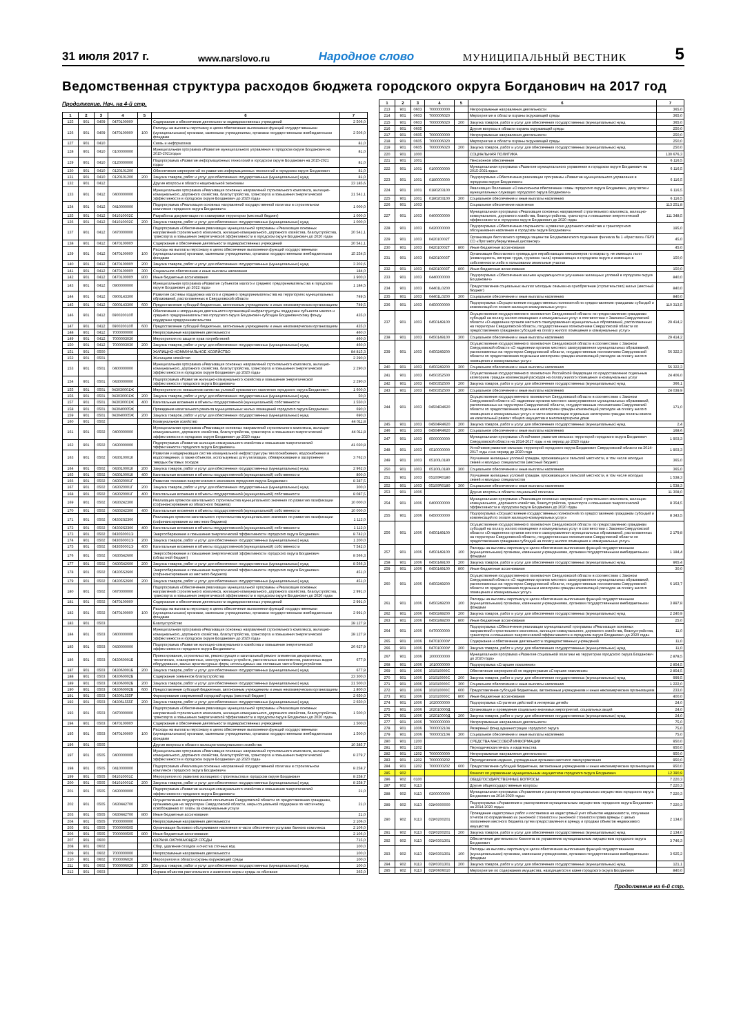31 июля 2017 г. www.narslovo.ru Народное слово МУНИЦИПАЛЬНЫЙ ВЕСТНИК 5
Ведомственная структура расходов бюджета городского округа Богданович на 2017 год
Продолжение. Нач. на 4-й стр.
| 1 | 2 | 3 | 4 | 5 | 6 | 7 |
| --- | --- | --- | --- | --- | --- | --- |
| 125 | 901 | 0409 | 047010000У | | Содержание и обеспечение деятельности подведомственных учреждений | 2 506,0 |
| 126 | 901 | 0409 | 047010000У | 100 | Расходы на выплаты персоналу в целях обеспечения выполнения функций государственными (муниципальными) органами, казенными учреждениями, органами государственными внебюджетными фондами | 2 506,0 |
| 127 | 901 | 0410 | | | Связь и информатика | 81,0 |
| 128 | 901 | 0410 | 0100000000 | | Муниципальная программа «Развитие муниципального управления в городском округе Богданович на 2015-2021годы» | 81,0 |
| 129 | 901 | 0410 | 0120000000 | | Подпрограмма «Развитие информационных технологий в городском округе Богданович на 2015-2021 годы» | 81,0 |
| 130 | 901 | 0410 | 0120101200 | | Обеспечение мероприятий по развитию информационных технологий в городском округе Богданович | 81,0 |
| 131 | 901 | 0410 | 0120101200 | 200 | Закупка товаров, работ и услуг для обеспечения государственных (муниципальных) нужд | 81,0 |
| 132 | 901 | 0412 | | | Другие вопросы в области национальной экономики | 23 185,6 |
| 133 | 901 | 0412 | 0400000000 | | Муниципальная программа «Реализация основных направлений строительного комплекса, жилищно-коммунального, дорожного хозяйства, благоустройства, транспорта и повышения энергетической эффективности в городском округе Богданович до 2020 года» | 21 541,1 |
| 134 | 901 | 0412 | 0410000000 | | Подпрограмма «Реализация основных направлений государственной политики в строительном комплексе городского округа Богданович» | 1 000,0 |
| 135 | 901 | 0412 | 041010002С | | Разработка документации по планировке территории (местный бюджет) | 1 000,0 |
| 136 | 901 | 0412 | 041010002С | 200 | Закупка товаров, работ и услуг для обеспечения государственных (муниципальных) нужд | 1 000,0 |
| 137 | 901 | 0412 | 0470000000 | | Подпрограмма «Обеспечение реализации муниципальной программы «Реализация основных направлений строительного комплекса, жилищно-коммунального, дорожного хозяйства, благоустройства, транспорта и повышения энергетической эффективности в городском округе Богданович до 2020 года» | 20 541,1 |
| 138 | 901 | 0412 | 047010000У | | Содержание и обеспечение деятельности подведомственных учреждений | 20 541,1 |
| 139 | 901 | 0412 | 047010000У | 100 | Расходы на выплаты персоналу в целях обеспечения выполнения функций государственными (муниципальными) органами, казенными учреждениями, органами государственными внебюджетными фондами | 15 254,5 |
| 140 | 901 | 0412 | 047010000У | 200 | Закупка товаров, работ и услуг для обеспечения государственных (муниципальных) нужд | 3 202,6 |
| 141 | 901 | 0412 | 047010000У | 300 | Социальное обеспечение и иные выплаты населению | 184,0 |
| 142 | 901 | 0412 | 047010000У | 800 | Иные бюджетные ассигнования | 1 900,0 |
| 143 | 901 | 0412 | 0900000000 | | Муниципальная программа «Развитие субъектов малого и среднего предпринимательства в городском округе Богданович до 2022 года» | 1 184,5 |
| 144 | 901 | 0412 | 0900143300 | | Развитие системы поддержки малого и среднего предпринимательства на территориях муниципальных образований, расположенных в Свердловской области | 749,5 |
| 145 | 901 | 0412 | 0900143300 | 600 | Предоставление субсидий бюджетным, автономным учреждениям и иным некоммерческим организациям | 749,5 |
| 146 | 901 | 0412 | 090020010П | | Обеспечение и координация деятельности организаций инфраструктуры поддержки субъектов малого и среднего предпринимательства городского округа Богданович-субсидии Богдановичскому фонду поддержки предпринимательства | 435,0 |
| 147 | 901 | 0412 | 090020010П | 600 | Предоставление субсидий бюджетным, автономным учреждениям и иным некоммерческим организациям | 435,0 |
| 148 | 901 | 0412 | 7000000000 | | Непрограммные направления деятельности | 460,0 |
| 149 | 901 | 0412 | 7000003030 | | Мероприятия по защите прав потребителей | 460,0 |
| 150 | 901 | 0412 | 7000003030 | 200 | Закупка товаров, работ и услуг для обеспечения государственных (муниципальных) нужд | 460,0 |
| 151 | 901 | 0500 | | | ЖИЛИЩНО-КОММУНАЛЬНОЕ ХОЗЯЙСТВО | 84 815,3 |
| 152 | 901 | 0501 | | | Жилищное хозяйство | 2 290,0 |
| 153 | 901 | 0501 | 0400000000 | | Муниципальная программа «Реализация основных направлений строительного комплекса, жилищно-коммунального, дорожного хозяйства, благоустройства, транспорта и повышения энергетической эффективности в городском округе Богданович до 2020 года» | 2 290,0 |
| 154 | 901 | 0501 | 0430000000 | | Подпрограмма «Развитие жилищно-коммунального хозяйства и повышение энергетической эффективности городского округа Богданович» | 2 290,0 |
| 155 | 901 | 0501 | 043030001Ж | | Мероприятия по повышению качества условий проживания населения городского округа Богданович | 1 600,0 |
| 156 | 901 | 0501 | 043030001Ж | 200 | Закупка товаров, работ и услуг для обеспечения государственных (муниципальных) нужд | 50,0 |
| 157 | 901 | 0501 | 043030001Ж | 400 | Капитальные вложения в объекты государственной (муниципальной) собственности | 1 550,0 |
| 158 | 901 | 0501 | 043040005Ж | | Проведение капитального ремонта муниципальных жилых помещений городского округа Богданович | 690,0 |
| 159 | 901 | 0501 | 043040005Ж | 200 | Закупка товаров, работ и услуг для обеспечения государственных (муниципальных) нужд | 690,0 |
| 160 | 901 | 0502 | | | Коммунальное хозяйство | 44 011,8 |
| 161 | 901 | 0502 | 0400000000 | | Муниципальная программа «Реализация основных направлений строительного комплекса, жилищно-коммунального, дорожного хозяйства, благоустройства, транспорта и повышения энергетической эффективности в городском округе Богданович до 2020 года» | 44 011,8 |
| 162 | 901 | 0502 | 0430000000 | | Подпрограмма «Развитие жилищно-коммунального хозяйства и повышение энергетической эффективности городского округа Богданович» | 41 020,8 |
| 163 | 901 | 0502 | 043010001К | | Развитие и модернизация систем коммунальной инфраструктуры теплоснабжения, водоснабжения и водоотведения, а также объектов, используемых для утилизации, обезвреживания и захоронения твердых бытовых отходов | 3 762,0 |
| 164 | 901 | 0502 | 043010001К | 200 | Закупка товаров, работ и услуг для обеспечения государственных (муниципальных) нужд | 2 962,0 |
| 165 | 901 | 0502 | 043010001К | 400 | Капитальные вложения в объекты государственной (муниципальной) собственности | 800,0 |
| 166 | 901 | 0502 | 043020001Г | | Развитие топливно-энергетического комплекса городского округа Богданович | 8 387,5 |
| 167 | 901 | 0502 | 043020001Г | 200 | Закупка товаров, работ и услуг для обеспечения государственных (муниципальных) нужд | 300,0 |
| 168 | 901 | 0502 | 043020001Г | 400 | Капитальные вложения в объекты государственной (муниципальной) собственности | 8 087,5 |
| 169 | 901 | 0502 | 0430242300 | | Реализация проектов капитального строительства муниципального значения по развитию газификации (софинансирование из областного бюджета) | 10 000,0 |
| 170 | 901 | 0502 | 0430242300 | 400 | Капитальные вложения в объекты государственной (муниципальной) собственности | 10 000,0 |
| 171 | 901 | 0502 | 04302S2300 | | Реализация проектов капитального строительства муниципального значения по развитию газификации (софинансирование из местного бюджета) | 1 112,0 |
| 172 | 901 | 0502 | 04302S2300 | 400 | Капитальные вложения в объекты государственной (муниципальной) собственности | 1 112,0 |
| 173 | 901 | 0502 | 043050001Э | | Энергосбережение и повышение энергетической эффективности городского округа Богданович | 8 742,0 |
| 174 | 901 | 0502 | 043050001Э | 200 | Закупка товаров, работ и услуг для обеспечения государственных (муниципальных) нужд | 1 200,0 |
| 175 | 901 | 0502 | 043050001Э | 400 | Капитальные вложения в объекты государственной (муниципальной) собственности | 7 542,0 |
| 176 | 901 | 0502 | 0430542600 | | Энергосбережение и повышение энергетической эффективности городского округа Богданович (областной бюджет) | 8 566,3 |
| 177 | 901 | 0502 | 0430542600 | 200 | Закупка товаров, работ и услуг для обеспечения государственных (муниципальных) нужд | 8 566,3 |
| 178 | 901 | 0502 | 04305S2600 | | Энергосбережение и повышение энергетической эффективности городского округа Богданович (софинансирование из местного бюджета) | 451,0 |
| 179 | 901 | 0502 | 04305S2600 | 200 | Закупка товаров, работ и услуг для обеспечения государственных (муниципальных) нужд | 451,0 |
| 180 | 901 | 0502 | 0470000000 | | Подпрограмма «Обеспечение реализации муниципальной программы «Реализация основных направлений строительного комплекса, жилищно-коммунального, дорожного хозяйства, благоустройства, транспорта и повышения энергетической эффективности в городском округе Богданович до 2020 года» | 2 991,0 |
| 181 | 901 | 0502 | 047010000У | | Содержание и обеспечение деятельности подведомственных учреждений | 2 991,0 |
| 182 | 901 | 0502 | 047010000У | 100 | Расходы на выплаты персоналу в целях обеспечения выполнения функций государственными (муниципальными) органами, казенными учреждениями, органами государственными внебюджетными фондами | 2 991,0 |
| 183 | 901 | 0503 | | | Благоустройство | 28 127,9 |
| 184 | 901 | 0503 | 0400000000 | | Муниципальная программа «Реализация основных направлений строительного комплекса, жилищно-коммунального, дорожного хозяйства, благоустройства, транспорта и повышения энергетической эффективности в городском округе Богданович до 2020 года» | 28 127,9 |
| 185 | 901 | 0503 | 0430000000 | | Подпрограмма «Развитие жилищно-коммунального хозяйства и повышение энергетической эффективности городского округа Богданович» | 26 627,9 |
| 186 | 901 | 0503 | 043060001Б | | Проектирование, строительство, реконструкция и капитальный ремонт элементов декоративных, технических, планировочных, конструктивных устройств, растительных компонентов, различных видов оборудования, малых архитектурных форм, используемых как составные части благоустройства | 677,9 |
| 187 | 901 | 0503 | 043060001Б | 200 | Закупка товаров, работ и услуг для обеспечения государственных (муниципальных) нужд | 677,9 |
| 188 | 901 | 0503 | 043060002Б | | Содержание элементов благоустройства | 23 300,0 |
| 189 | 901 | 0503 | 043060002Б | 200 | Закупка товаров, работ и услуг для обеспечения государственных (муниципальных) нужд | 21 500,0 |
| 190 | 901 | 0503 | 043060002Б | 600 | Предоставление субсидий бюджетным, автономным учреждениям и иным некоммерческим организациям | 1 800,0 |
| 191 | 901 | 0503 | 04306L555F | | Формирование современной городской среды (местный бюджет) | 2 650,0 |
| 192 | 901 | 0503 | 04306L555F | 200 | Закупка товаров, работ и услуг для обеспечения государственных (муниципальных) нужд | 2 650,0 |
| 193 | 901 | 0503 | 0470000000 | | Подпрограмма «Обеспечение реализации муниципальной программы «Реализация основных направлений строительного комплекса, жилищно-коммунального, дорожного хозяйства, благоустройства, транспорта и повышения энергетической эффективности в городском округе Богданович до 2020 года» | 1 500,0 |
| 194 | 901 | 0503 | 047010000У | | Содержание и обеспечение деятельности подведомственных учреждений | 1 500,0 |
| 195 | 901 | 0503 | 047010000У | 100 | Расходы на выплаты персоналу в целях обеспечения выполнения функций государственными (муниципальными) органами, казенными учреждениями, органами государственными внебюджетными фондами | 1 500,0 |
| 196 | 901 | 0505 | | | Другие вопросы в области жилищно-коммунального хозяйства | 10 385,7 |
| 197 | 901 | 0505 | 0400000000 | | Муниципальная программа «Реализация основных направлений строительного комплекса, жилищно-коммунального, дорожного хозяйства, благоустройства, транспорта и повышения энергетической эффективности в городском округе Богданович до 2020 года» | 8 279,7 |
| 198 | 901 | 0505 | 0410000000 | | Подпрограмма «Реализация основных направлений государственной политики в строительном комплексе городского округа Богданович» | 8 258,7 |
| 199 | 901 | 0505 | 041010001С | | Мероприятия по развитию жилищного строительства в городском округе Богданович | 8 258,7 |
| 200 | 901 | 0505 | 041010001С | 200 | Закупка товаров, работ и услуг для обеспечения государственных (муниципальных) нужд | 8 258,7 |
| 201 | 901 | 0505 | 0430000000 | | Подпрограмма «Развитие жилищно-коммунального хозяйства и повышение энергетической эффективности городского округа Богданович» | 21,0 |
| 202 | 901 | 0505 | 0430442700 | | Осуществление государственного полномочия Свердловской области по предоставлению гражданам, проживающим на территории Свердловской области, меры социальной поддержки по частичному освобождению от платы за коммунальные услуги | 21,0 |
| 203 | 901 | 0505 | 0430442700 | 800 | Иные бюджетные ассигнования | 21,0 |
| 204 | 901 | 0505 | 7000000000 | | Непрограммные направления деятельности | 2 106,0 |
| 205 | 901 | 0505 | 7000000505 | | Организация бытового обслуживания населения в части обеспечения услугами банного комплекса | 2 106,0 |
| 206 | 901 | 0505 | 7000000505 | 800 | Иные бюджетные ассигнования | 2 106,0 |
| 207 | 901 | 0600 | | | ОХРАНА ОКРУЖАЮЩЕЙ СРЕДЫ | 715,0 |
| 208 | 901 | 0602 | | | Сбор, удаление отходов и очистка сточных вод | 100,0 |
| 209 | 901 | 0602 | 7000000000 | | Непрограммные направления деятельности | 100,0 |
| 210 | 901 | 0602 | 7000006020 | | Мероприятия в области охраны окружающей среды | 100,0 |
| 211 | 901 | 0602 | 7000006020 | 200 | Закупка товаров, работ и услуг для обеспечения государственных (муниципальных) нужд | 100,0 |
| 212 | 901 | 0603 | | | Охрана объектов растительного и животного мира и среды их обитания | 365,0 |
| 1 | 2 | 3 | 4 | 5 | 6 | 7 |
| --- | --- | --- | --- | --- | --- | --- |
| 213 | 901 | 0603 | 7000000000 | | Непрограммные направления деятельности | 365,0 |
| 214 | 901 | 0603 | 7000006020 | | Мероприятия в области охраны окружающей среды | 365,0 |
| 215 | 901 | 0603 | 7000006020 | 200 | Закупка товаров, работ и услуг для обеспечения государственных (муниципальных) нужд | 365,0 |
| 216 | 901 | 0605 | | | Другие вопросы в области охраны окружающей среды | 250,0 |
| 217 | 901 | 0605 | 7000000000 | | Непрограммные направления деятельности | 250,0 |
| 218 | 901 | 0605 | 7000006020 | | Мероприятия в области охраны окружающей среды | 250,0 |
| 219 | 901 | 0605 | 7000006020 | 200 | Закупка товаров, работ и услуг для обеспечения государственных (муниципальных) нужд | 250,0 |
| 220 | 901 | 1000 | | | СОЦИАЛЬНАЯ ПОЛИТИКА | 130 676,3 |
| 221 | 901 | 1001 | | | Пенсионное обеспечение | 6 116,5 |
| 222 | 901 | 1001 | 0100000000 | | Муниципальная программа «Развитие муниципального управления в городском округе Богданович на 2015-2021годы» | 6 116,5 |
| 223 | 901 | 1001 | 0180000000 | | Подпрограмма «Обеспечение реализации программы «Развитие муниципального управления в городском округе Богданович» | 6 116,5 |
| 224 | 901 | 1001 | 0180203100 | | Реализация Положения «О пенсионном обеспечении главы городского округа Богданович, депутатов и муниципальных служащих городского округа Богданович» | 6 116,5 |
| 225 | 901 | 1001 | 0180203100 | 300 | Социальное обеспечение и иные выплаты населению | 6 116,5 |
| 226 | 901 | 1003 | | | Социальное обеспечение населения | 113 251,8 |
| 227 | 901 | 1003 | 0400000000 | | Муниципальная программа «Реализация основных направлений строительного комплекса, жилищно-коммунального, дорожного хозяйства, благоустройства, транспорта и повышения энергетической эффективности в городском округе Богданович до 2020 года» | 111 348,5 |
| 228 | 901 | 1003 | 0420000000 | | Подпрограмма «Обеспечение сохранности и развития дорожного хозяйства и транспортного обслуживания населения в городском округе Богданович» | 195,0 |
| 229 | 901 | 1003 | 042010002Т | | Организация бесплатного проезда пациентов Богдановичского отделения филиала № 1 «Кристалл» ГБУЗ СО «Противотуберкулезный диспансер» | 45,0 |
| 230 | 901 | 1003 | 042010002Т | 800 | Иные бюджетные ассигнования | 45,0 |
| 231 | 901 | 1003 | 042010003Т | | Организация бесплатного проезда для неработающих пенсионеров по возрасту, не имеющих льгот (инвалидность, ветеран труда, труженик тыла) проживающих в городском округе и имеющих в собственности либо в пользовании земельные участки | 150,0 |
| 232 | 901 | 1003 | 042010003Т | 800 | Иные бюджетные ассигнования | 150,0 |
| 233 | 901 | 1003 | 0440000000 | | Подпрограмма «Обеспечение жильем нуждающихся в улучшении жилищных условий в городском округе Богданович» | 840,0 |
| 234 | 901 | 1003 | 04401L0200 | | Предоставление социальных выплат молодым семьям на приобретение (строительство) жилья (местный бюджет) | 840,0 |
| 235 | 901 | 1003 | 04401L0200 | 300 | Социальное обеспечение и иные выплаты населению | 840,0 |
| 236 | 901 | 1003 | 0450000000 | | Подпрограмма «Осуществление государственных полномочий по предоставлению гражданам субсидий и компенсаций по оплате жилищно-коммунальных услуг» | 110 313,5 |
| 237 | 901 | 1003 | 0450149100 | | Осуществление государственного полномочия Свердловской области по предоставлению гражданам субсидий на оплату жилого помещения и коммунальных услуг в соответствии с Законом Свердловской области «О наделении органов местного самоуправления муниципальных образований, расположенных на территории Свердловской области, государственным полномочием Свердловской области по предоставлению гражданам субсидий на оплату жилого помещения и коммунальных услуг» | 29 414,2 |
| 238 | 901 | 1003 | 0450149100 | 300 | Социальное обеспечение и иные выплаты населению | 29 414,2 |
| 239 | 901 | 1003 | 0450249200 | | Осуществление государственного полномочия Свердловской области в соответствии с Законом Свердловской области «О наделении органов местного самоуправления муниципальных образований, расположенных на территории Свердловской области, государственным полномочием Свердловской области по предоставлению отдельным категориям граждан компенсаций расходов на оплату жилого помещения и коммунальных услуг» | 56 322,3 |
| 240 | 901 | 1003 | 0450249200 | 300 | Социальное обеспечение и иные выплаты населению | 56 322,3 |
| 241 | 901 | 1003 | 0450352500 | | Осуществление государственного полномочия Российской Федерации по предоставлению отдельным категориям граждан компенсаций расходов на оплату жилого помещения и коммунальных услуг | 24 406,0 |
| 242 | 901 | 1003 | 0450352500 | 200 | Закупка товаров, работ и услуг для обеспечения государственных (муниципальных) нужд | 366,1 |
| 243 | 901 | 1003 | 0450352500 | 300 | Социальное обеспечение и иные выплаты населению | 24 039,9 |
| 244 | 901 | 1003 | 04504R4620 | | Осуществление государственного полномочия Свердловской области в соответствии с Законом Свердловской области «О наделении органов местного самоуправления муниципальных образований, расположенных на территории Свердловской области, государственным полномочием Свердловской области по предоставлению отдельным категориям граждан компенсаций расходов на оплату жилого помещения и коммунальных услуг» в части компенсации отдельным категориям граждан оплаты взноса на капитальный ремонт общего имущества в многоквартирном доме | 171,0 |
| 245 | 901 | 1003 | 04504R4620 | 200 | Закупка товаров, работ и услуг для обеспечения государственных (муниципальных) нужд | 2,4 |
| 246 | 901 | 1003 | 04504R4620 | 300 | Социальное обеспечение и иные выплаты населению | 168,6 |
| 247 | 901 | 1003 | 0500000000 | | Муниципальная программа «Устойчивое развитие сельских территорий городского округа Богданович Свердловской области на 2014-2017 годы и на период до 2020 года» | 1 903,3 |
| 248 | 901 | 1003 | 0510000000 | | Устойчивое развитие сельских территорий городского округа Богданович Свердловской области на 2014-2017 годы и на период до 2020 года | 1 903,3 |
| 249 | 901 | 1003 | 05100L0180 | | Улучшение жилищных условий граждан, проживающих в сельской местности, в том числе молодых семей и молодых специалистов (местный бюджет) | 365,0 |
| 250 | 901 | 1003 | 05100L0180 | 300 | Социальное обеспечение и иные выплаты населению | 365,0 |
| 251 | 901 | 1003 | 05100R0180 | | Улучшение жилищных условий граждан, проживающих в сельской местности, в том числе молодых семей и молодых специалистов | 1 538,3 |
| 252 | 901 | 1003 | 05100R0180 | 300 | Социальное обеспечение и иные выплаты населению | 1 538,3 |
| 253 | 901 | 1006 | | | Другие вопросы в области социальной политики | 11 308,0 |
| 254 | 901 | 1006 | 0400000000 | | Муниципальная программа «Реализация основных направлений строительного комплекса, жилищно-коммунального, дорожного хозяйства, благоустройства, транспорта и повышения энергетической эффективности в городском округе Богданович до 2020 года» | 8 354,5 |
| 255 | 901 | 1006 | 0450000000 | | Подпрограмма «Осуществление государственных полномочий по предоставлению гражданам субсидий и компенсаций по оплате жилищно-коммунальных услуг» | 8 343,5 |
| 256 | 901 | 1006 | 0450149100 | | Осуществление государственного полномочия Свердловской области по предоставлению гражданам субсидий на оплату жилого помещения и коммунальных услуг в соответствии с Законом Свердловской области «О наделении органов местного самоуправления муниципальных образований, расположенных на территории Свердловской области, государственным полномочием Свердловской области по предоставлению гражданам субсидий на оплату жилого помещения и коммунальных услуг» | 2 179,8 |
| 257 | 901 | 1006 | 0450149100 | 100 | Расходы на выплаты персоналу в целях обеспечения выполнения функций государственными (муниципальными) органами, казенными учреждениями, органами государственными внебюджетными фондами | 1 184,4 |
| 258 | 901 | 1006 | 0450149100 | 200 | Закупка товаров, работ и услуг для обеспечения государственных (муниципальных) нужд | 965,4 |
| 259 | 901 | 1006 | 0450149100 | 800 | Иные бюджетные ассигнования | 30,0 |
| 260 | 901 | 1006 | 0450249200 | | Осуществление государственного полномочия Свердловской области в соответствии с Законом Свердловской области «О наделении органов местного самоуправления муниципальных образований, расположенных на территории Свердловской области, государственным полномочием Свердловской области по предоставлению отдельным категориям граждан компенсаций расходов на оплату жилого помещения и коммунальных услуг» | 6 163,7 |
| 261 | 901 | 1006 | 0450249200 | 100 | Расходы на выплаты персоналу в целях обеспечения выполнения функций государственными (муниципальными) органами, казенными учреждениями, органами государственными внебюджетными фондами | 3 897,8 |
| 262 | 901 | 1006 | 0450249200 | 200 | Закупка товаров, работ и услуг для обеспечения государственных (муниципальных) нужд | 2 240,9 |
| 263 | 901 | 1006 | 0450249200 | 800 | Иные бюджетные ассигнования | 25,0 |
| 264 | 901 | 1006 | 0470000000 | | Подпрограмма «Обеспечение реализации муниципальной программы «Реализация основных направлений строительного комплекса, жилищно-коммунального, дорожного хозяйства, благоустройства, транспорта и повышения энергетической эффективности в городском округе Богданович до 2020 года» | 11,0 |
| 265 | 901 | 1006 | 047010000У | | Содержание и обеспечение деятельности подведомственных учреждений | 11,0 |
| 266 | 901 | 1006 | 047010000У | 200 | Закупка товаров, работ и услуг для обеспечения государственных (муниципальных) нужд | 11,0 |
| 267 | 901 | 1006 | 1000000000 | | Муниципальная программа «Развитие социальной политики на территории городского округа Богданович до 2020 года» | 2 878,5 |
| 268 | 901 | 1006 | 1010000000 | | Подпрограмма «Старшее поколение» | 2 854,5 |
| 269 | 901 | 1006 | 101010000С | | Обеспечение мероприятий по подпрограмме «Старшее поколение» | 2 854,5 |
| 270 | 901 | 1006 | 101010000С | 200 | Закупка товаров, работ и услуг для обеспечения государственных (муниципальных) нужд | 999,5 |
| 271 | 901 | 1006 | 101010000С | 300 | Социальное обеспечение и иные выплаты населению | 1 222,0 |
| 272 | 901 | 1006 | 101010000С | 600 | Предоставление субсидий бюджетным, автономным учреждениям и иным некоммерческим организациям | 233,0 |
| 273 | 901 | 1006 | 101010000С | 800 | Иные бюджетные ассигнования | 400,0 |
| 274 | 901 | 1006 | 1020000000 | | Подпрограмма «Стратегия действий в интересах детей» | 24,0 |
| 275 | 901 | 1006 | 102010000Д | | Организация и проведение социально-значимых мероприятий, социальных акций | 24,0 |
| 276 | 901 | 1006 | 102010000Д | 200 | Закупка товаров, работ и услуг для обеспечения государственных (муниципальных) нужд | 24,0 |
| 277 | 901 | 1006 | 7000000000 | | Непрограммные направления деятельности | 75,0 |
| 278 | 901 | 1006 | 7000002104 | | Резервный фонд администрации городского округа | 75,0 |
| 279 | 901 | 1006 | 7000002104 | 300 | Социальное обеспечение и иные выплаты населению | 75,0 |
| 280 | 901 | 1200 | | | СРЕДСТВА МАССОВОЙ ИНФОРМАЦИИ | 950,0 |
| 281 | 901 | 1202 | | | Периодическая печать и издательства | 950,0 |
| 282 | 901 | 1202 | 7000000000 | | Непрограммные направления деятельности | 950,0 |
| 283 | 901 | 1202 | 7000000202 | | Периодические издания, учрежденные органами местного самоуправления | 950,0 |
| 284 | 901 | 1202 | 7000000202 | 600 | Предоставление субсидий бюджетным, автономным учреждениям и иным некоммерческим организациям | 950,0 |
| 285 | 902 | | | | Комитет по управлению муниципальным имуществом городского округа Богданович | 12 390,9 |
| 286 | 902 | 0100 | | | ОБЩЕГОСУДАРСТВЕННЫЕ ВОПРОСЫ | 7 220,3 |
| 287 | 902 | 0113 | | | Другие общегосударственные вопросы | 7 220,3 |
| 288 | 902 | 0113 | 0200000000 | | Муниципальная программа «Управление и распоряжение муниципальным имуществом городского округа Богданович на 2014-2020 годы» | 7 220,3 |
| 289 | 902 | 0113 | 02И0000000 | | Подпрограмма «Управление и распоряжение муниципальным имуществом городского округа Богданович на 2014-2020 годы» | 7 220,3 |
| 290 | 902 | 0113 | 02И0200201 | | Проведение кадастровых работ и постановка на кадастровый учет объектов недвижимости, получение отчетов по определению их рыночной стоимости и рыночной стоимости права аренды с целью пополнения местного бюджета путем предоставления в аренду и продажи объектов недвижимого имущества | 2 134,0 |
| 291 | 902 | 0113 | 02И0200201 | 200 | Закупка товаров, работ и услуг для обеспечения государственных (муниципальных) нужд | 2 134,0 |
| 292 | 902 | 0113 | 02И0301301 | | Обеспечение деятельности Комитета по управлению муниципальным имуществом городского округа Богданович | 3 746,3 |
| 293 | 902 | 0113 | 02И0301301 | 100 | Расходы на выплаты персоналу в целях обеспечения выполнения функций государственными (муниципальными) органами, казенными учреждениями, органами государственными внебюджетными фондами | 3 625,2 |
| 294 | 902 | 0113 | 02И0301301 | 200 | Закупка товаров, работ и услуг для обеспечения государственных (муниципальных) нужд | 121,1 |
| 295 | 902 | 0113 | 02И0606010 | | Мероприятия по содержанию имущества, находящегося в казне городского округа Богданович | 840,0 |
Продолжение на 6-й стр.